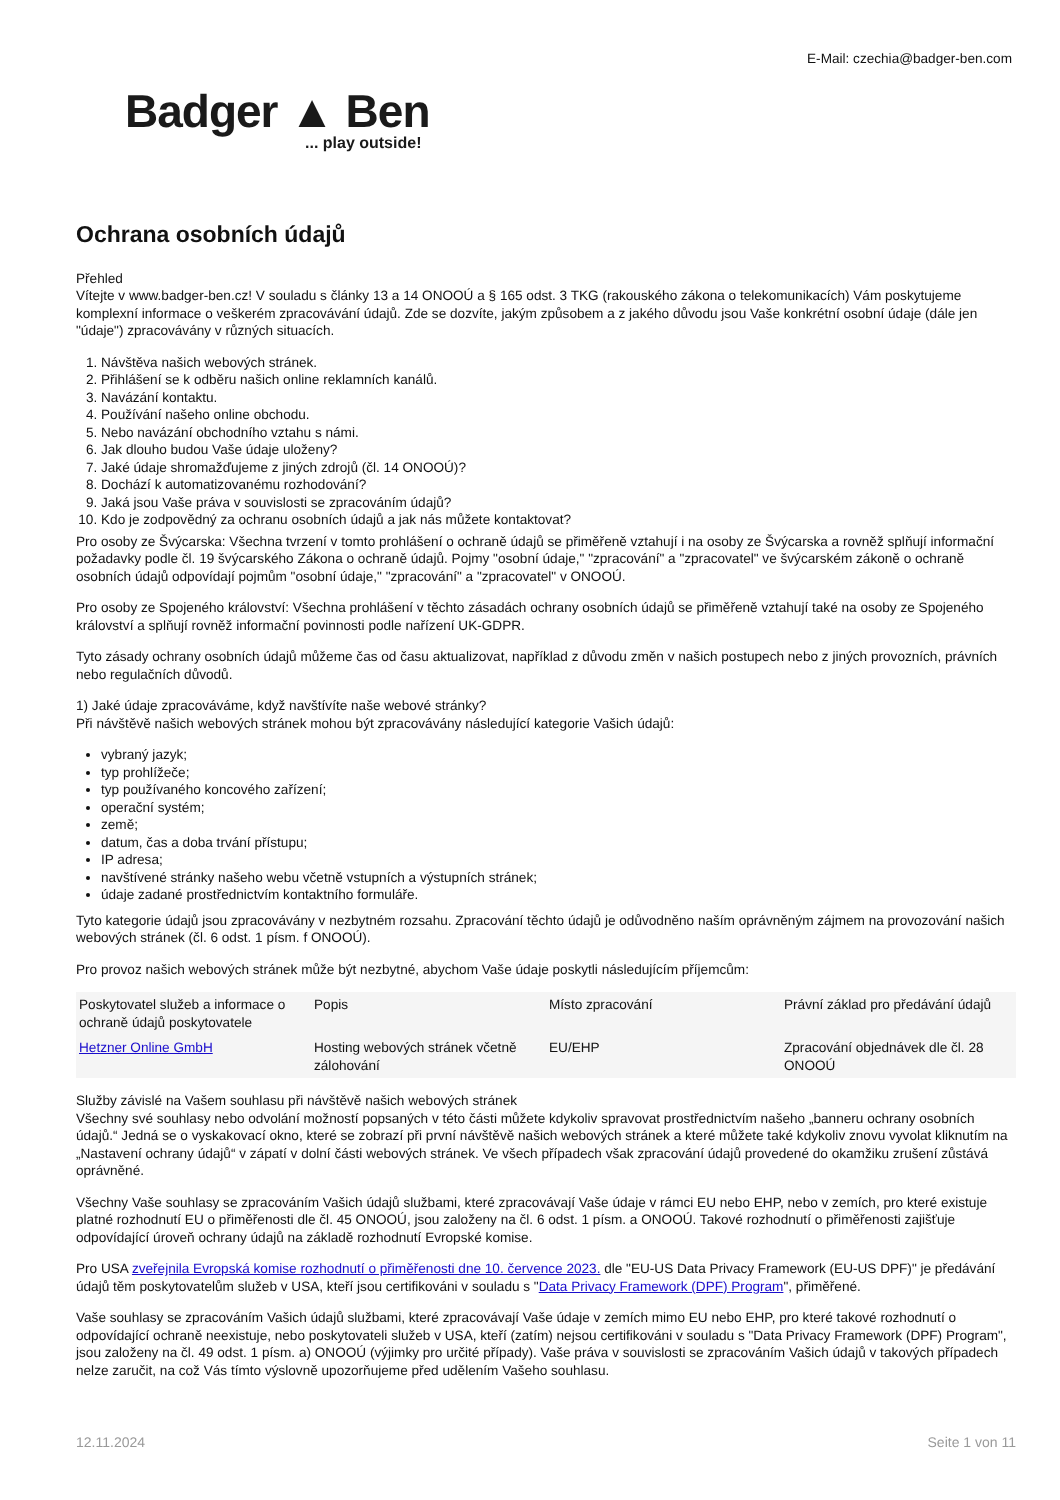E-Mail: czechia@badger-ben.com
Badger ▲ Ben... play outside!
Ochrana osobních údajů
Přehled
Vítejte v www.badger-ben.cz! V souladu s články 13 a 14 ONOOÚ a § 165 odst. 3 TKG (rakouského zákona o telekomunikacích) Vám poskytujeme komplexní informace o veškerém zpracovávání údajů. Zde se dozvíte, jakým způsobem a z jakého důvodu jsou Vaše konkrétní osobní údaje (dále jen "údaje") zpracovávány v různých situacích.
1. Návštěva našich webových stránek.
2. Přihlášení se k odběru našich online reklamních kanálů.
3. Navázání kontaktu.
4. Používání našeho online obchodu.
5. Nebo navázání obchodního vztahu s námi.
6. Jak dlouho budou Vaše údaje uloženy?
7. Jaké údaje shromažďujeme z jiných zdrojů (čl. 14 ONOOÚ)?
8. Dochází k automatizovanému rozhodování?
9. Jaká jsou Vaše práva v souvislosti se zpracováním údajů?
10. Kdo je zodpovědný za ochranu osobních údajů a jak nás můžete kontaktovat?
Pro osoby ze Švýcarska: Všechna tvrzení v tomto prohlášení o ochraně údajů se přiměřeně vztahují i na osoby ze Švýcarska a rovněž splňují informační požadavky podle čl. 19 švýcarského Zákona o ochraně údajů. Pojmy "osobní údaje," "zpracování" a "zpracovatel" ve švýcarském zákoně o ochraně osobních údajů odpovídají pojmům "osobní údaje," "zpracování" a "zpracovatel" v ONOOÚ.
Pro osoby ze Spojeného království: Všechna prohlášení v těchto zásadách ochrany osobních údajů se přiměřeně vztahují také na osoby ze Spojeného království a splňují rovněž informační povinnosti podle nařízení UK-GDPR.
Tyto zásady ochrany osobních údajů můžeme čas od času aktualizovat, například z důvodu změn v našich postupech nebo z jiných provozních, právních nebo regulačních důvodů.
1) Jaké údaje zpracováváme, když navštívíte naše webové stránky?
Při návštěvě našich webových stránek mohou být zpracovávány následující kategorie Vašich údajů:
vybraný jazyk;
typ prohlížeče;
typ používaného koncového zařízení;
operační systém;
země;
datum, čas a doba trvání přístupu;
IP adresa;
navštívené stránky našeho webu včetně vstupních a výstupních stránek;
údaje zadané prostřednictvím kontaktního formuláře.
Tyto kategorie údajů jsou zpracovávány v nezbytném rozsahu. Zpracování těchto údajů je odůvodněno naším oprávněným zájmem na provozování našich webových stránek (čl. 6 odst. 1 písm. f ONOOÚ).
Pro provoz našich webových stránek může být nezbytné, abychom Vaše údaje poskytli následujícím příjemcům:
| Poskytovatel služeb a informace o ochraně údajů poskytovatele | Popis | Místo zpracování | Právní základ pro předávání údajů |
| --- | --- | --- | --- |
| Hetzner Online GmbH | Hosting webových stránek včetně zálohování | EU/EHP | Zpracování objednávek dle čl. 28 ONOOÚ |
Služby závislé na Vašem souhlasu při návštěvě našich webových stránek
Všechny své souhlasy nebo odvolání možností popsaných v této části můžete kdykoliv spravovat prostřednictvím našeho „banneru ochrany osobních údajů.“ Jedná se o vyskakovací okno, které se zobrazí při první návštěvě našich webových stránek a které můžete také kdykoliv znovu vyvolat kliknutím na „Nastavení ochrany údajů“ v zápatí v dolní části webových stránek. Ve všech případech však zpracování údajů provedené do okamžiku zrušení zůstává oprávněné.
Všechny Vaše souhlasy se zpracováním Vašich údajů službami, které zpracovávají Vaše údaje v rámci EU nebo EHP, nebo v zemích, pro které existuje platné rozhodnutí EU o přiměřenosti dle čl. 45 ONOOÚ, jsou založeny na čl. 6 odst. 1 písm. a ONOOÚ. Takové rozhodnutí o přiměřenosti zajišťuje odpovídající úroveň ochrany údajů na základě rozhodnutí Evropské komise.
Pro USA zveřejnila Evropská komise rozhodnutí o přiměřenosti dne 10. července 2023. dle "EU-US Data Privacy Framework (EU-US DPF)" je předávání údajů těm poskytovatelům služeb v USA, kteří jsou certifikováni v souladu s "Data Privacy Framework (DPF) Program", přiměřené.
Vaše souhlasy se zpracováním Vašich údajů službami, které zpracovávají Vaše údaje v zemích mimo EU nebo EHP, pro které takové rozhodnutí o odpovídající ochraně neexistuje, nebo poskytovateli služeb v USA, kteří (zatím) nejsou certifikováni v souladu s "Data Privacy Framework (DPF) Program", jsou založeny na čl. 49 odst. 1 písm. a) ONOOÚ (výjimky pro určité případy). Vaše práva v souvislosti se zpracováním Vašich údajů v takových případech nelze zaručit, na což Vás tímto výslovně upozorňujeme před udělením Vašeho souhlasu.
12.11.2024 Seite 1 von 11